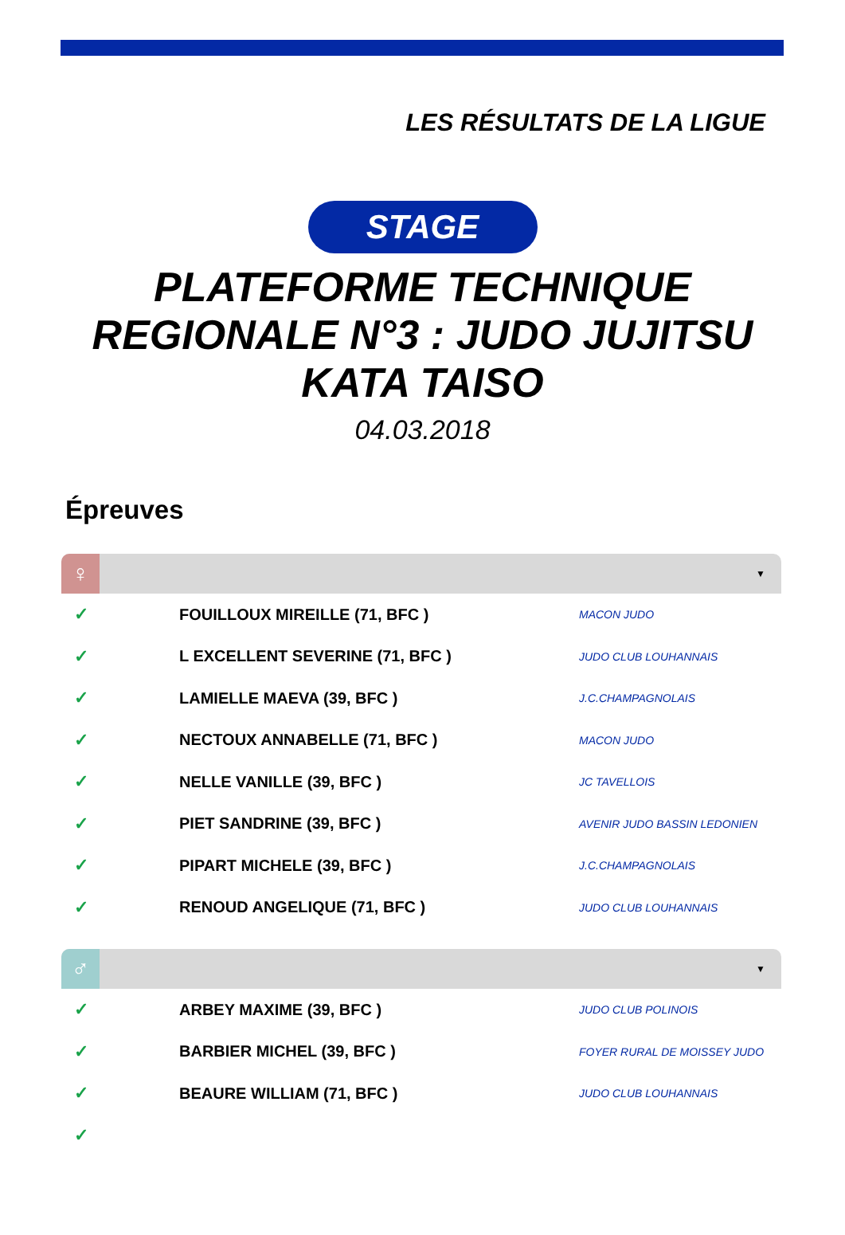LES RÉSULTATS DE LA LIGUE
STAGE
PLATEFORME TECHNIQUE
REGIONALE N°3 : JUDO JUJITSU
KATA TAISO
04.03.2018
Épreuves
♀
▼
| ✓ | FOUILLOUX MIREILLE (71, BFC ) | MACON JUDO |
| ✓ | L EXCELLENT SEVERINE (71, BFC ) | JUDO CLUB LOUHANNAIS |
| ✓ | LAMIELLE MAEVA (39, BFC ) | J.C.CHAMPAGNOLAIS |
| ✓ | NECTOUX ANNABELLE (71, BFC ) | MACON JUDO |
| ✓ | NELLE VANILLE (39, BFC ) | JC TAVELLOIS |
| ✓ | PIET SANDRINE (39, BFC ) | AVENIR JUDO BASSIN LEDONIEN |
| ✓ | PIPART MICHELE (39, BFC ) | J.C.CHAMPAGNOLAIS |
| ✓ | RENOUD ANGELIQUE (71, BFC ) | JUDO CLUB LOUHANNAIS |
♂
▼
| ✓ | ARBEY MAXIME (39, BFC ) | JUDO CLUB POLINOIS |
| ✓ | BARBIER MICHEL (39, BFC ) | FOYER RURAL DE MOISSEY JUDO |
| ✓ | BEAURE WILLIAM (71, BFC ) | JUDO CLUB LOUHANNAIS |
| ✓ | | |